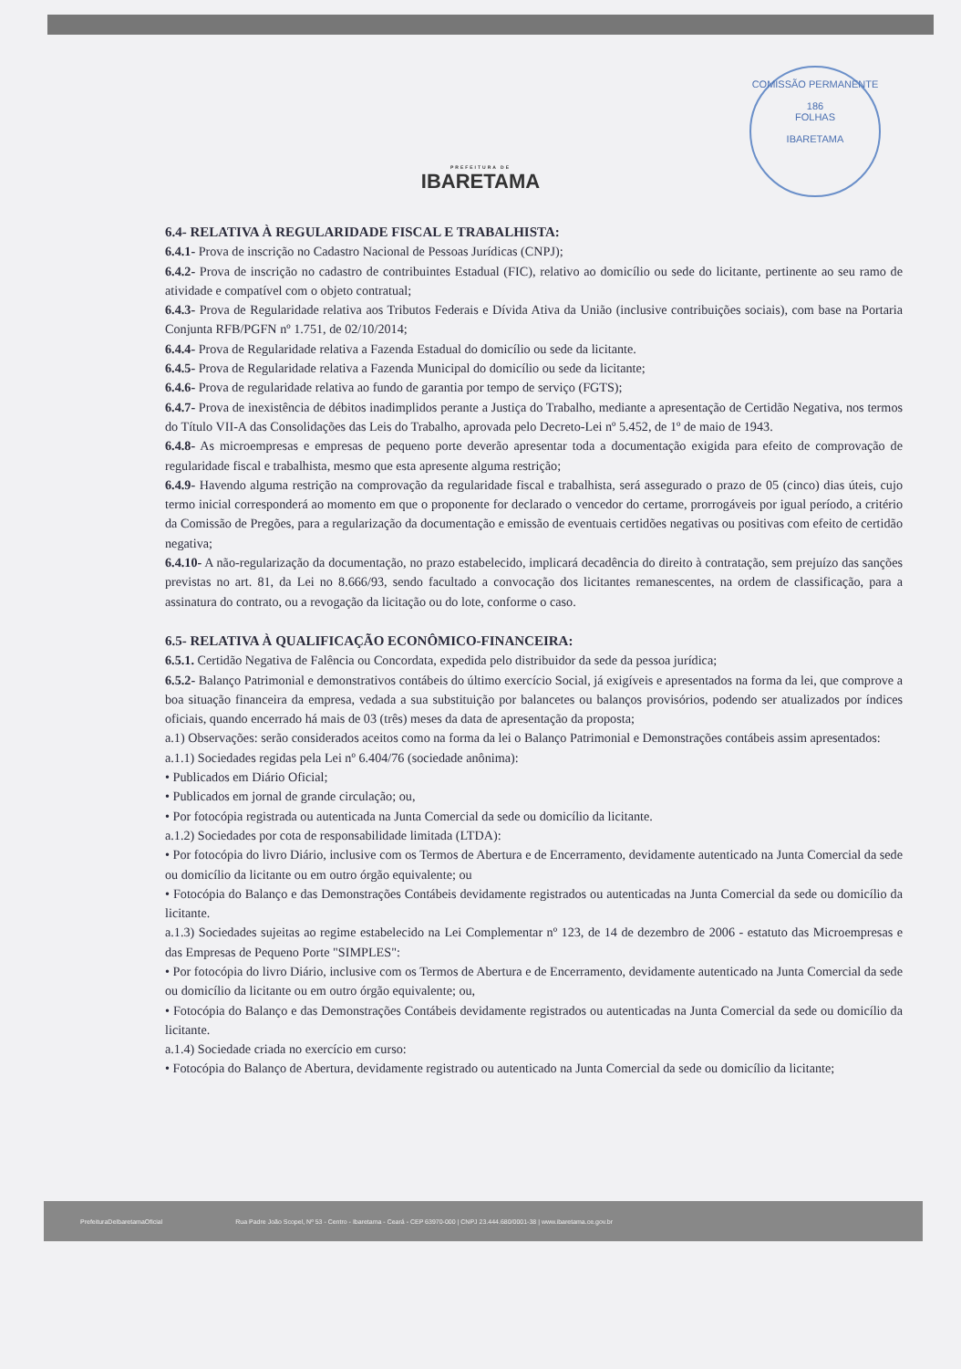COMISSÃO PERMANENTE
186
FOLHAS
IBARETAMA
PREFEITURA DE
IBARETAMA
6.4- RELATIVA À REGULARIDADE FISCAL E TRABALHISTA:
6.4.1- Prova de inscrição no Cadastro Nacional de Pessoas Jurídicas (CNPJ);
6.4.2- Prova de inscrição no cadastro de contribuintes Estadual (FIC), relativo ao domicílio ou sede do licitante, pertinente ao seu ramo de atividade e compatível com o objeto contratual;
6.4.3- Prova de Regularidade relativa aos Tributos Federais e Dívida Ativa da União (inclusive contribuições sociais), com base na Portaria Conjunta RFB/PGFN nº 1.751, de 02/10/2014;
6.4.4- Prova de Regularidade relativa a Fazenda Estadual do domicílio ou sede da licitante.
6.4.5- Prova de Regularidade relativa a Fazenda Municipal do domicílio ou sede da licitante;
6.4.6- Prova de regularidade relativa ao fundo de garantia por tempo de serviço (FGTS);
6.4.7- Prova de inexistência de débitos inadimplidos perante a Justiça do Trabalho, mediante a apresentação de Certidão Negativa, nos termos do Título VII-A das Consolidações das Leis do Trabalho, aprovada pelo Decreto-Lei nº 5.452, de 1º de maio de 1943.
6.4.8- As microempresas e empresas de pequeno porte deverão apresentar toda a documentação exigida para efeito de comprovação de regularidade fiscal e trabalhista, mesmo que esta apresente alguma restrição;
6.4.9- Havendo alguma restrição na comprovação da regularidade fiscal e trabalhista, será assegurado o prazo de 05 (cinco) dias úteis, cujo termo inicial corresponderá ao momento em que o proponente for declarado o vencedor do certame, prorrogáveis por igual período, a critério da Comissão de Pregões, para a regularização da documentação e emissão de eventuais certidões negativas ou positivas com efeito de certidão negativa;
6.4.10- A não-regularização da documentação, no prazo estabelecido, implicará decadência do direito à contratação, sem prejuízo das sanções previstas no art. 81, da Lei no 8.666/93, sendo facultado a convocação dos licitantes remanescentes, na ordem de classificação, para a assinatura do contrato, ou a revogação da licitação ou do lote, conforme o caso.
6.5- RELATIVA À QUALIFICAÇÃO ECONÔMICO-FINANCEIRA:
6.5.1. Certidão Negativa de Falência ou Concordata, expedida pelo distribuidor da sede da pessoa jurídica;
6.5.2- Balanço Patrimonial e demonstrativos contábeis do último exercício Social, já exigíveis e apresentados na forma da lei, que comprove a boa situação financeira da empresa, vedada a sua substituição por balancetes ou balanços provisórios, podendo ser atualizados por índices oficiais, quando encerrado há mais de 03 (três) meses da data de apresentação da proposta;
a.1) Observações: serão considerados aceitos como na forma da lei o Balanço Patrimonial e Demonstrações contábeis assim apresentados:
a.1.1) Sociedades regidas pela Lei nº 6.404/76 (sociedade anônima):
• Publicados em Diário Oficial;
• Publicados em jornal de grande circulação; ou,
• Por fotocópia registrada ou autenticada na Junta Comercial da sede ou domicílio da licitante.
a.1.2) Sociedades por cota de responsabilidade limitada (LTDA):
• Por fotocópia do livro Diário, inclusive com os Termos de Abertura e de Encerramento, devidamente autenticado na Junta Comercial da sede ou domicílio da licitante ou em outro órgão equivalente; ou
• Fotocópia do Balanço e das Demonstrações Contábeis devidamente registrados ou autenticadas na Junta Comercial da sede ou domicílio da licitante.
a.1.3) Sociedades sujeitas ao regime estabelecido na Lei Complementar nº 123, de 14 de dezembro de 2006 - estatuto das Microempresas e das Empresas de Pequeno Porte "SIMPLES":
• Por fotocópia do livro Diário, inclusive com os Termos de Abertura e de Encerramento, devidamente autenticado na Junta Comercial da sede ou domicílio da licitante ou em outro órgão equivalente; ou,
• Fotocópia do Balanço e das Demonstrações Contábeis devidamente registrados ou autenticadas na Junta Comercial da sede ou domicílio da licitante.
a.1.4) Sociedade criada no exercício em curso:
• Fotocópia do Balanço de Abertura, devidamente registrado ou autenticado na Junta Comercial da sede ou domicílio da licitante;
PrefeituraDeIbaretamaOficial Rua Padre João Scopel, Nº 53 - Centro - Ibaretama - Ceará - CEP 63970-000 | CNPJ 23.444.680/0001-38 | www.ibaretama.ce.gov.br